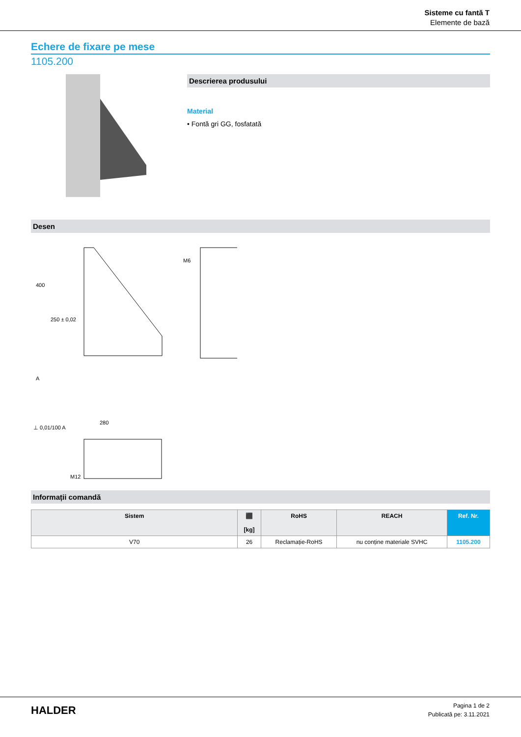Sisteme cu fantă T
Elemente de bază
Echere de fixare pe mese
1105.200
Descrierea produsului
Material
• Fontă gri GG, fosfatată
Desen
400
250 ± 0,02
280
⊥ 0,01/100 A
A
M6
M12
Informații comandă
| Sistem | ⬛ [kg] | RoHS | REACH | Ref. Nr. |
| --- | --- | --- | --- | --- |
| V70 | 26 | Reclamație-RoHS | nu conține materiale SVHC | 1105.200 |
HALDER
Pagina 1 de 2
Publicată pe: 3.11.2021